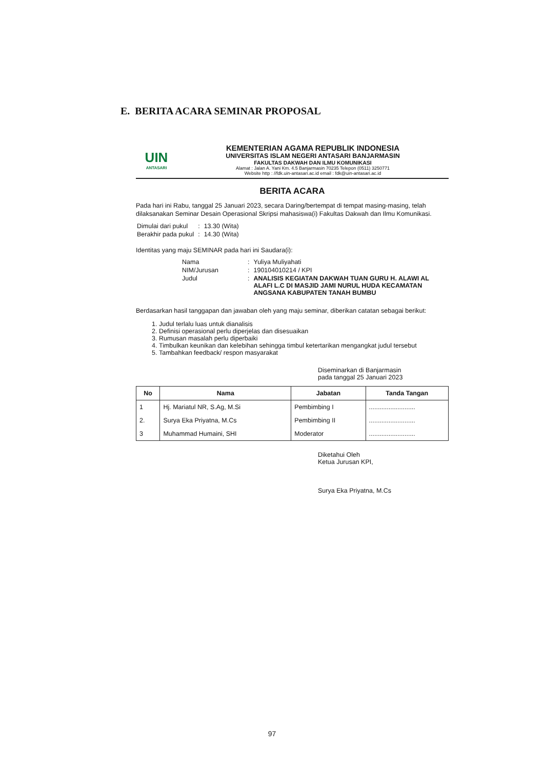E. BERITA ACARA SEMINAR PROPOSAL
UIN
ANTASARI
KEMENTERIAN AGAMA REPUBLIK INDONESIA
UNIVERSITAS ISLAM NEGERI ANTASARI BANJARMASIN
FAKULTAS DAKWAH DAN ILMU KOMUNIKASI
Alamat : Jalan A. Yani Km. 4.5 Banjarmasin 70235 Telepon (0511) 3250771
Website http : //fdk.uin-antasari.ac.id email : fdk@uin-antasari.ac.id
BERITA ACARA
Pada hari ini Rabu, tanggal 25 Januari 2023, secara Daring/bertempat di tempat masing-masing, telah dilaksanakan Seminar Desain Operasional Skripsi mahasiswa(i) Fakultas Dakwah dan Ilmu Komunikasi.
| Dimulai dari pukul | : | 13.30 (Wita) |
| Berakhir pada pukul | : | 14.30 (Wita) |
Identitas yang maju SEMINAR pada hari ini Saudara(i):
| Nama | : | Yuliya Muliyahati |
| NIM/Jurusan | : | 190104010214 / KPI |
| Judul | : | ANALISIS KEGIATAN DAKWAH TUAN GURU H. ALAWI AL ALAFI L.C DI MASJID JAMI NURUL HUDA KECAMATAN ANGSANA KABUPATEN TANAH BUMBU |
Berdasarkan hasil tanggapan dan jawaban oleh yang maju seminar, diberikan catatan sebagai berikut:
1. Judul terlalu luas untuk dianalisis
2. Definisi operasional perlu diperjelas dan disesuaikan
3. Rumusan masalah perlu diperbaiki
4. Timbulkan keunikan dan kelebihan sehingga timbul ketertarikan mengangkat judul tersebut
5. Tambahkan feedback/ respon masyarakat
Diseminarkan di Banjarmasin
pada tanggal 25 Januari 2023
| No | Nama | Jabatan | Tanda Tangan |
| --- | --- | --- | --- |
| 1 | Hj. Mariatul NR, S.Ag, M.Si | Pembimbing I | .......................... |
| 2. | Surya Eka Priyatna, M.Cs | Pembimbing II | .......................... |
| 3 | Muhammad Humaini, SHI | Moderator | .......................... |
Diketahui Oleh
Ketua Jurusan KPI,
Surya Eka Priyatna, M.Cs
97